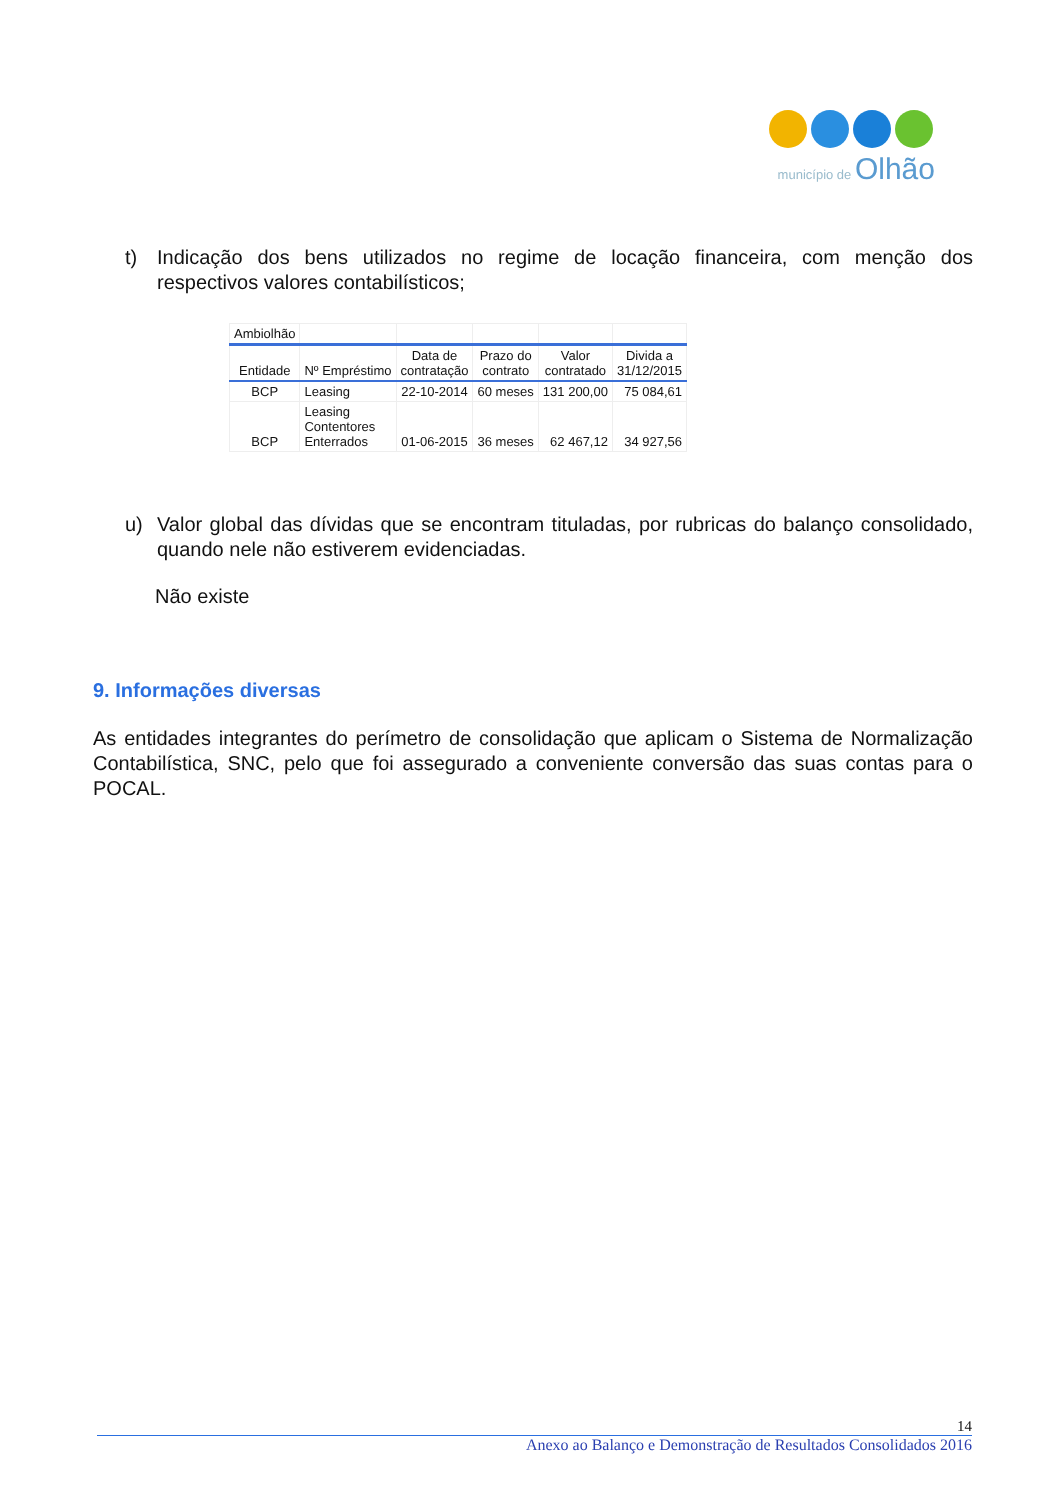município de Olhão
t) Indicação dos bens utilizados no regime de locação financeira, com menção dos respectivos valores contabilísticos;
| Ambiolhão | | | | | |
| Entidade | Nº Empréstimo | Data de contratação | Prazo do contrato | Valor contratado | Divida a 31/12/2015 |
| BCP | Leasing | 22-10-2014 | 60 meses | 131 200,00 | 75 084,61 |
| BCP | Leasing Contentores Enterrados | 01-06-2015 | 36 meses | 62 467,12 | 34 927,56 |
u) Valor global das dívidas que se encontram tituladas, por rubricas do balanço consolidado, quando nele não estiverem evidenciadas.
Não existe
9. Informações diversas
As entidades integrantes do perímetro de consolidação que aplicam o Sistema de Normalização Contabilística, SNC, pelo que foi assegurado a conveniente conversão das suas contas para o POCAL.
14
Anexo ao Balanço e Demonstração de Resultados Consolidados 2016